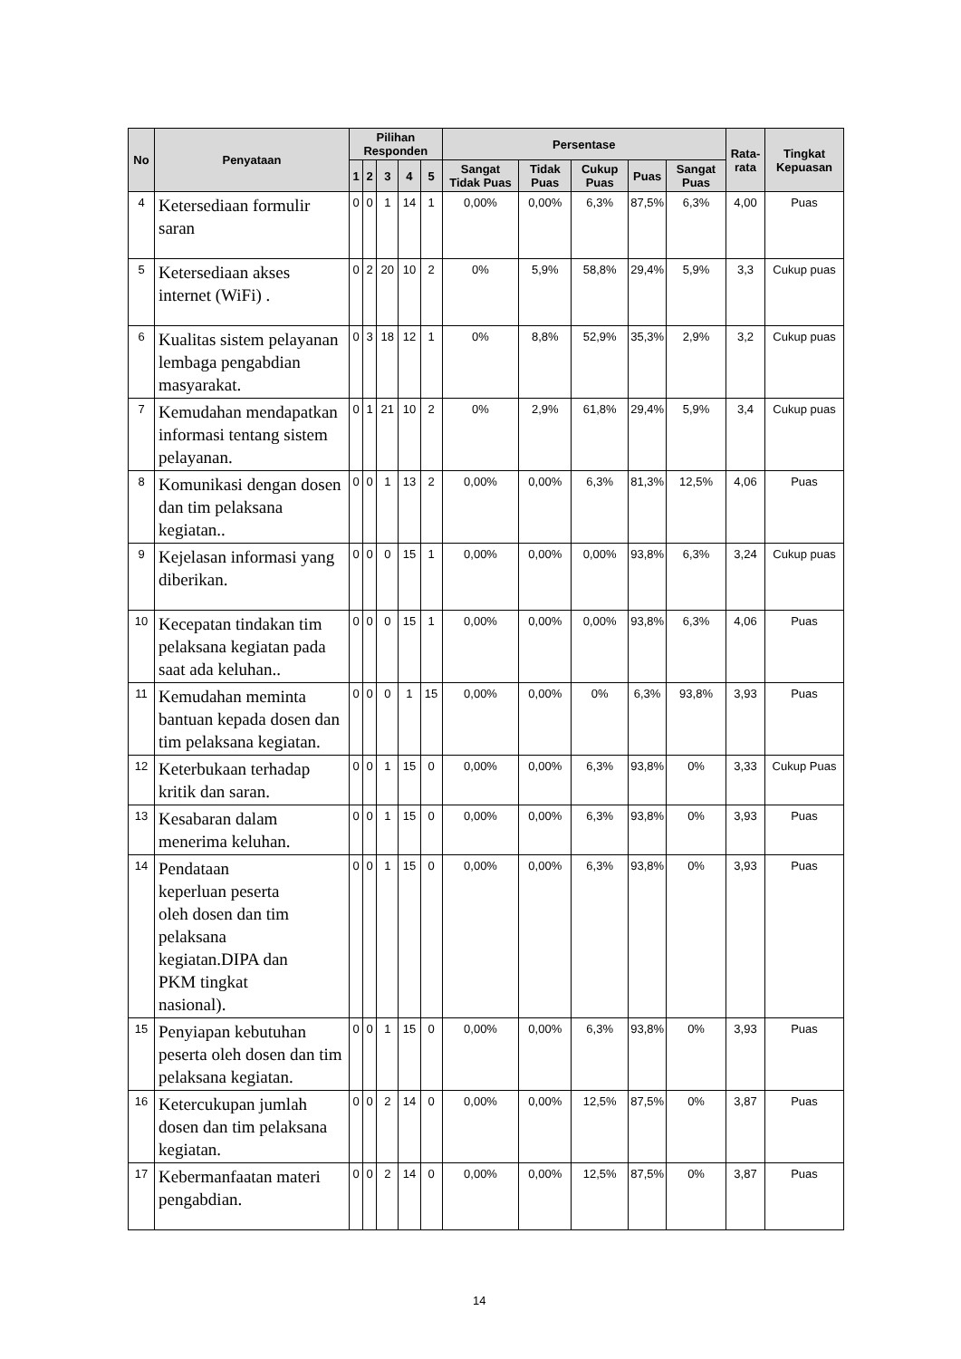| No | Penyataan | Pilihan Responden | | | | | Persentase | | | | | Rata-rata | Tingkat Kepuasan |
| --- | --- | --- | --- | --- | --- | --- | --- | --- | --- | --- | --- | --- | --- |
| | | 1 | 2 | 3 | 4 | 5 | Sangat Tidak Puas | Tidak Puas | Cukup Puas | Puas | Sangat Puas | | |
| 4 | Ketersediaan formulir saran | 0 | 0 | 1 | 14 | 1 | 0,00% | 0,00% | 6,3% | 87,5% | 6,3% | 4,00 | Puas |
| 5 | Ketersediaan akses internet (WiFi) . | 0 | 2 | 20 | 10 | 2 | 0% | 5,9% | 58,8% | 29,4% | 5,9% | 3,3 | Cukup puas |
| 6 | Kualitas sistem pelayanan lembaga pengabdian masyarakat. | 0 | 3 | 18 | 12 | 1 | 0% | 8,8% | 52,9% | 35,3% | 2,9% | 3,2 | Cukup puas |
| 7 | Kemudahan mendapatkan informasi tentang sistem pelayanan. | 0 | 1 | 21 | 10 | 2 | 0% | 2,9% | 61,8% | 29,4% | 5,9% | 3,4 | Cukup puas |
| 8 | Komunikasi dengan dosen dan tim pelaksana kegiatan.. | 0 | 0 | 1 | 13 | 2 | 0,00% | 0,00% | 6,3% | 81,3% | 12,5% | 4,06 | Puas |
| 9 | Kejelasan informasi yang diberikan. | 0 | 0 | 0 | 15 | 1 | 0,00% | 0,00% | 0,00% | 93,8% | 6,3% | 3,24 | Cukup puas |
| 10 | Kecepatan tindakan tim pelaksana kegiatan pada saat ada keluhan.. | 0 | 0 | 0 | 15 | 1 | 0,00% | 0,00% | 0,00% | 93,8% | 6,3% | 4,06 | Puas |
| 11 | Kemudahan meminta bantuan kepada dosen dan tim pelaksana kegiatan. | 0 | 0 | 0 | 1 | 15 | 0,00% | 0,00% | 0% | 6,3% | 93,8% | 3,93 | Puas |
| 12 | Keterbukaan terhadap kritik dan saran. | 0 | 0 | 1 | 15 | 0 | 0,00% | 0,00% | 6,3% | 93,8% | 0% | 3,33 | Cukup Puas |
| 13 | Kesabaran dalam menerima keluhan. | 0 | 0 | 1 | 15 | 0 | 0,00% | 0,00% | 6,3% | 93,8% | 0% | 3,93 | Puas |
| 14 | Pendataan keperluan peserta oleh dosen dan tim pelaksana kegiatan.DIPA dan PKM tingkat nasional). | 0 | 0 | 1 | 15 | 0 | 0,00% | 0,00% | 6,3% | 93,8% | 0% | 3,93 | Puas |
| 15 | Penyiapan kebutuhan peserta oleh dosen dan tim pelaksana kegiatan. | 0 | 0 | 1 | 15 | 0 | 0,00% | 0,00% | 6,3% | 93,8% | 0% | 3,93 | Puas |
| 16 | Ketercukupan jumlah dosen dan tim pelaksana kegiatan. | 0 | 0 | 2 | 14 | 0 | 0,00% | 0,00% | 12,5% | 87,5% | 0% | 3,87 | Puas |
| 17 | Kebermanfaatan materi pengabdian. | 0 | 0 | 2 | 14 | 0 | 0,00% | 0,00% | 12,5% | 87,5% | 0% | 3,87 | Puas |
14